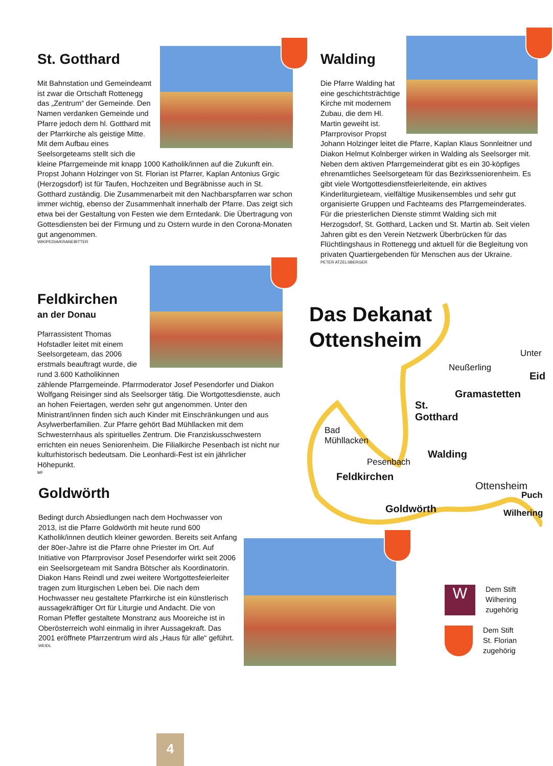St. Gotthard
Mit Bahnstation und Gemeindeamt ist zwar die Ortschaft Rottenegg das „Zentrum“ der Gemeinde. Den Namen verdanken Gemeinde und Pfarre jedoch dem hl. Gotthard mit der Pfarrkirche als geistige Mitte. Mit dem Aufbau eines Seelsorgeteams stellt sich die kleine Pfarrgemeinde mit knapp 1000 Katholik/innen auf die Zukunft ein. Propst Johann Holzinger von St. Florian ist Pfarrer, Kaplan Antonius Grgic (Herzogsdorf) ist für Taufen, Hochzeiten und Begräbnisse auch in St. Gotthard zuständig. Die Zusammenarbeit mit den Nachbarspfarren war schon immer wichtig, ebenso der Zusammenhalt innerhalb der Pfarre. Das zeigt sich etwa bei der Gestaltung von Festen wie dem Erntedank. Die Übertragung von Gottesdiensten bei der Firmung und zu Ostern wurde in den Corona-Monaten gut angenommen.
WIKIPEDIA/KRANEBITTER
Walding
Die Pfarre Walding hat eine geschichtsträchtige Kirche mit modernem Zubau, die dem Hl. Martin geweiht ist. Pfarrprovisor Propst Johann Holzinger leitet die Pfarre, Kaplan Klaus Sonnleitner und Diakon Helmut Kolnberger wirken in Walding als Seelsorger mit. Neben dem aktiven Pfarrgemeinderat gibt es ein 30-köpfiges ehrenamtliches Seelsorgeteam für das Bezirksseniorenheim. Es gibt viele Wortgottesdienstfeierleitende, ein aktives Kinderliturgieteam, vielfältige Musikensembles und sehr gut organisierte Gruppen und Fachteams des Pfarrgemeinderates. Für die priesterlichen Dienste stimmt Walding sich mit Herzogsdorf, St. Gotthard, Lacken und St. Martin ab. Seit vielen Jahren gibt es den Verein Netzwerk Überbrücken für das Flüchtlingshaus in Rottenegg und aktuell für die Begleitung von privaten Quartiergebenden für Menschen aus der Ukraine.
PETER ATZELSBERGER
Feldkirchen
an der Donau
Pfarrassistent Thomas Hofstadler leitet mit einem Seelsorgeteam, das 2006 erstmals beauftragt wurde, die rund 3.600 Katholikinnen zählende Pfarrgemeinde. Pfarrmoderator Josef Pesendorfer und Diakon Wolfgang Reisinger sind als Seelsorger tätig. Die Wortgottesdienste, auch an hohen Feiertagen, werden sehr gut angenommen. Unter den Ministrant/innen finden sich auch Kinder mit Einschränkungen und aus Asylwerberfamilien. Zur Pfarre gehört Bad Mühllacken mit dem Schwesternhaus als spirituelles Zentrum. Die Franziskusschwestern errichten ein neues Seniorenheim. Die Filialkirche Pesenbach ist nicht nur kulturhistorisch bedeutsam. Die Leonhardi-Fest ist ein jährlicher Höhepunkt.
MF
Goldwörth
Bedingt durch Absiedlungen nach dem Hochwasser von 2013, ist die Pfarre Goldwörth mit heute rund 600 Katholik/innen deutlich kleiner geworden. Bereits seit Anfang der 80er-Jahre ist die Pfarre ohne Priester im Ort. Auf Initiative von Pfarrprovisor Josef Pesendorfer wirkt seit 2006 ein Seelsorgeteam mit Sandra Bötscher als Koordinatorin. Diakon Hans Reindl und zwei weitere Wortgottesfeierleiter tragen zum liturgischen Leben bei. Die nach dem Hochwasser neu gestaltete Pfarrkirche ist ein künstlerisch aussagekräftiger Ort für Liturgie und Andacht. Die von Roman Pfeffer gestaltete Monstranz aus Mooreiche ist in Oberösterreich wohl einmalig in ihrer Aussagekraft. Das 2001 eröffnete Pfarrzentrum wird als „Haus für alle“ geführt.
WEIDL
Das Dekanat
Ottensheim
Neußerling
Unter
Eid
Gramastetten
St.
Gotthard
Bad
Mühllacken
Walding
Pesenbach
Feldkirchen
Ottensheim
Goldwörth
Puch
Wilhering
W
Dem Stift
Wilhering
zugehörig
Dem Stift
St. Florian
zugehörig
4